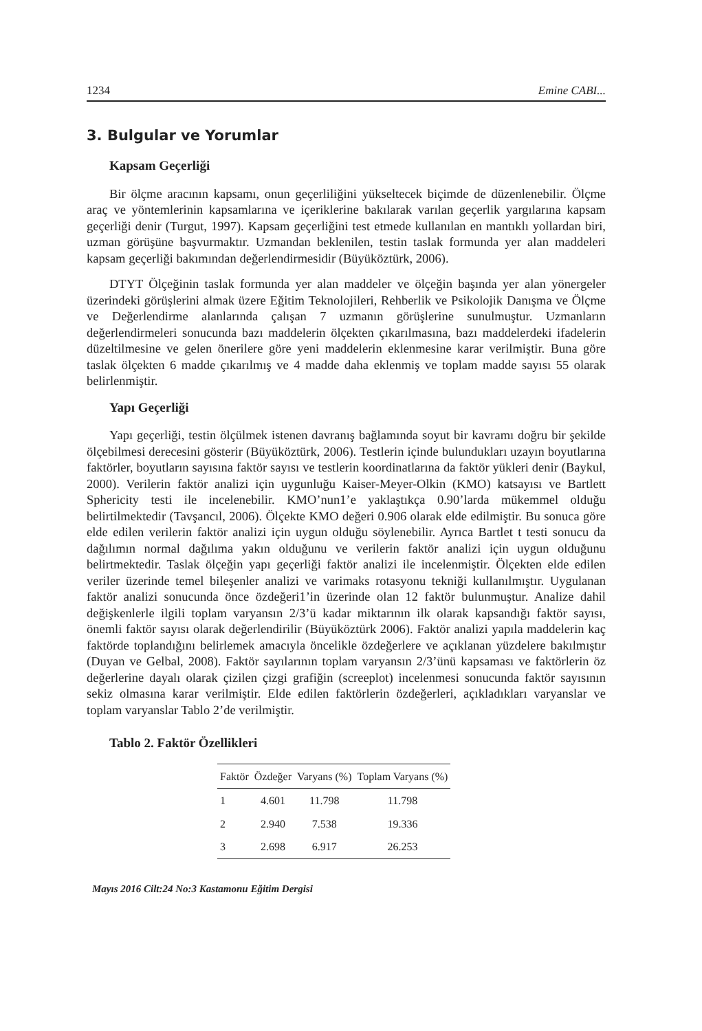1234 Emine CABI...
3. Bulgular ve Yorumlar
Kapsam Geçerliği
Bir ölçme aracının kapsamı, onun geçerliliğini yükseltecek biçimde de düzenlenebilir. Ölçme araç ve yöntemlerinin kapsamlarına ve içeriklerine bakılarak varılan geçerlik yargılarına kapsam geçerliği denir (Turgut, 1997). Kapsam geçerliğini test etmede kullanılan en mantıklı yollardan biri, uzman görüşüne başvurmaktır. Uzmandan beklenilen, testin taslak formunda yer alan maddeleri kapsam geçerliği bakımından değerlendirmesidir (Büyüköztürk, 2006).
DTYT Ölçeğinin taslak formunda yer alan maddeler ve ölçeğin başında yer alan yönergeler üzerindeki görüşlerini almak üzere Eğitim Teknolojileri, Rehberlik ve Psikolojik Danışma ve Ölçme ve Değerlendirme alanlarında çalışan 7 uzmanın görüşlerine sunulmuştur. Uzmanların değerlendirmeleri sonucunda bazı maddelerin ölçekten çıkarılmasına, bazı maddelerdeki ifadelerin düzeltilmesine ve gelen önerilere göre yeni maddelerin eklenmesine karar verilmiştir. Buna göre taslak ölçekten 6 madde çıkarılmış ve 4 madde daha eklenmiş ve toplam madde sayısı 55 olarak belirlenmiştir.
Yapı Geçerliği
Yapı geçerliği, testin ölçülmek istenen davranış bağlamında soyut bir kavramı doğru bir şekilde ölçebilmesi derecesini gösterir (Büyüköztürk, 2006). Testlerin içinde bulundukları uzayın boyutlarına faktörler, boyutların sayısına faktör sayısı ve testlerin koordinatlarına da faktör yükleri denir (Baykul, 2000). Verilerin faktör analizi için uygunluğu Kaiser-Meyer-Olkin (KMO) katsayısı ve Bartlett Sphericity testi ile incelenebilir. KMO’nun1’e yaklaştıkça 0.90’larda mükemmel olduğu belirtilmektedir (Tavşancıl, 2006). Ölçekte KMO değeri 0.906 olarak elde edilmiştir. Bu sonuca göre elde edilen verilerin faktör analizi için uygun olduğu söylenebilir. Ayrıca Bartlet t testi sonucu da dağılımın normal dağılıma yakın olduğunu ve verilerin faktör analizi için uygun olduğunu belirtmektedir. Taslak ölçeğin yapı geçerliği faktör analizi ile incelenmiştir. Ölçekten elde edilen veriler üzerinde temel bileşenler analizi ve varimaks rotasyonu tekniği kullanılmıştır. Uygulanan faktör analizi sonucunda önce özdeğeri1’in üzerinde olan 12 faktör bulunmuştur. Analize dahil değişkenlerle ilgili toplam varyansın 2/3’ü kadar miktarının ilk olarak kapsandığı faktör sayısı, önemli faktör sayısı olarak değerlendirilir (Büyüköztürk 2006). Faktör analizi yapıla maddelerin kaç faktörde toplandığını belirlemek amacıyla öncelikle özdeğerlere ve açıklanan yüzdelere bakılmıştır (Duyan ve Gelbal, 2008). Faktör sayılarının toplam varyansın 2/3’ünü kapsaması ve faktörlerin öz değerlerine dayalı olarak çizilen çizgi grafiğin (screeplot) incelenmesi sonucunda faktör sayısının sekiz olmasına karar verilmiştir. Elde edilen faktörlerin özdeğerleri, açıkladıkları varyanslar ve toplam varyanslar Tablo 2’de verilmiştir.
Tablo 2. Faktör Özellikleri
| Faktör | Özdeğer | Varyans (%) | Toplam Varyans (%) |
| --- | --- | --- | --- |
| 1 | 4.601 | 11.798 | 11.798 |
| 2 | 2.940 | 7.538 | 19.336 |
| 3 | 2.698 | 6.917 | 26.253 |
Mayıs 2016 Cilt:24 No:3 Kastamonu Eğitim Dergisi